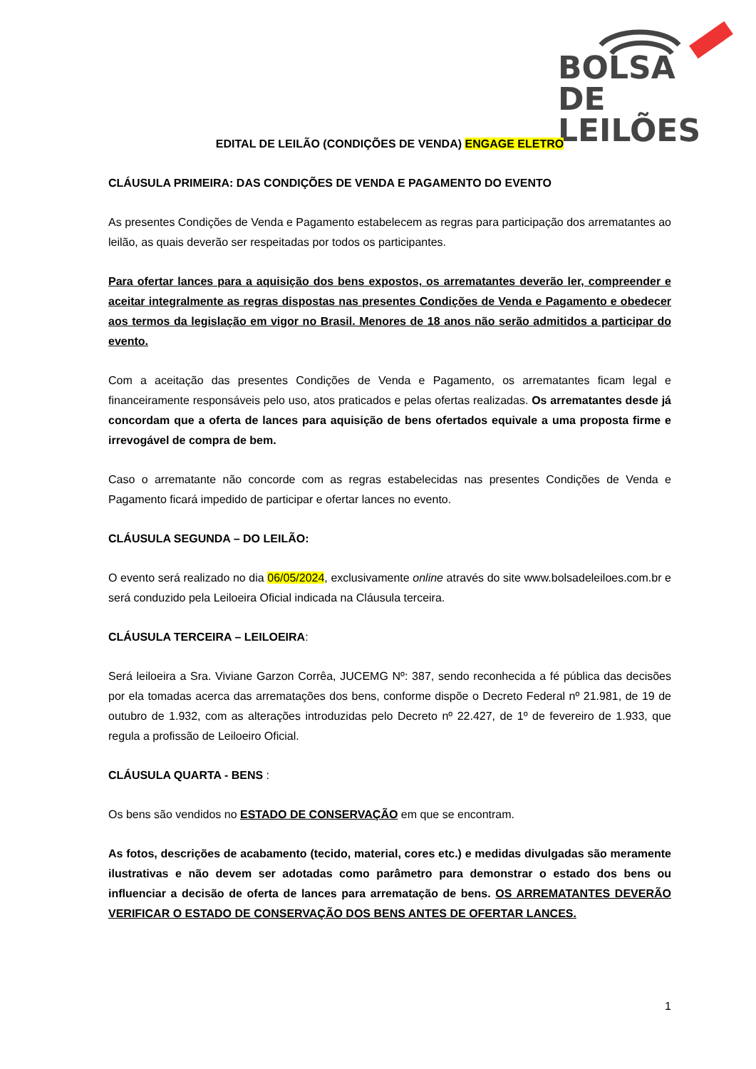BOLSA
DE LEILÕES
EDITAL DE LEILÃO (CONDIÇÕES DE VENDA) ENGAGE ELETRO
CLÁUSULA PRIMEIRA: DAS CONDIÇÕES DE VENDA E PAGAMENTO DO EVENTO
As presentes Condições de Venda e Pagamento estabelecem as regras para participação dos arrematantes ao leilão, as quais deverão ser respeitadas por todos os participantes.
Para ofertar lances para a aquisição dos bens expostos, os arrematantes deverão ler, compreender e aceitar integralmente as regras dispostas nas presentes Condições de Venda e Pagamento e obedecer aos termos da legislação em vigor no Brasil. Menores de 18 anos não serão admitidos a participar do evento.
Com a aceitação das presentes Condições de Venda e Pagamento, os arrematantes ficam legal e financeiramente responsáveis pelo uso, atos praticados e pelas ofertas realizadas. Os arrematantes desde já concordam que a oferta de lances para aquisição de bens ofertados equivale a uma proposta firme e irrevogável de compra de bem.
Caso o arrematante não concorde com as regras estabelecidas nas presentes Condições de Venda e Pagamento ficará impedido de participar e ofertar lances no evento.
CLÁUSULA SEGUNDA – DO LEILÃO:
O evento será realizado no dia 06/05/2024, exclusivamente online através do site www.bolsadeleiloes.com.br e será conduzido pela Leiloeira Oficial indicada na Cláusula terceira.
CLÁUSULA TERCEIRA – LEILOEIRA:
Será leiloeira a Sra. Viviane Garzon Corrêa, JUCEMG Nº: 387, sendo reconhecida a fé pública das decisões por ela tomadas acerca das arrematações dos bens, conforme dispõe o Decreto Federal nº 21.981, de 19 de outubro de 1.932, com as alterações introduzidas pelo Decreto nº 22.427, de 1º de fevereiro de 1.933, que regula a profissão de Leiloeiro Oficial.
CLÁUSULA QUARTA - BENS :
Os bens são vendidos no ESTADO DE CONSERVAÇÃO em que se encontram.
As fotos, descrições de acabamento (tecido, material, cores etc.) e medidas divulgadas são meramente ilustrativas e não devem ser adotadas como parâmetro para demonstrar o estado dos bens ou influenciar a decisão de oferta de lances para arrematação de bens. OS ARREMATANTES DEVERÃO VERIFICAR O ESTADO DE CONSERVAÇÃO DOS BENS ANTES DE OFERTAR LANCES.
1